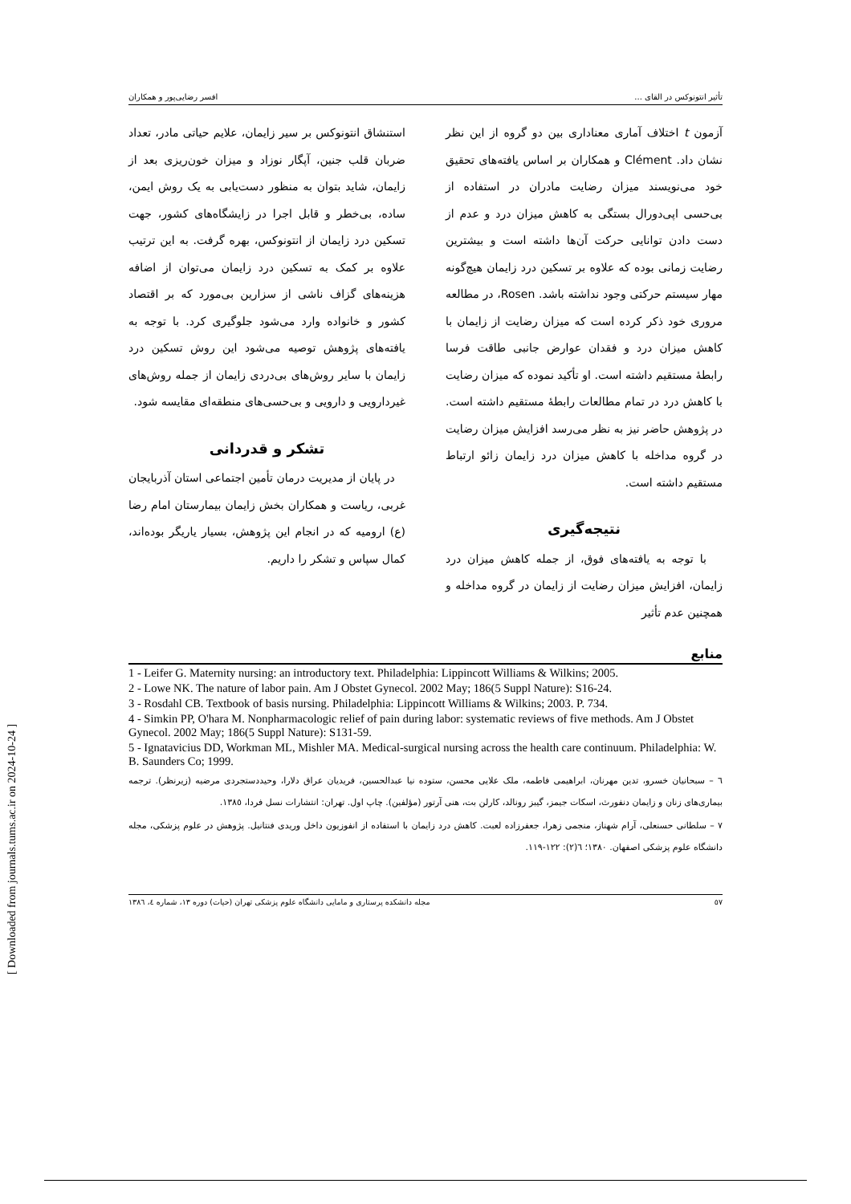تأثیر انتونوکس در القای ... افسر رضایی‌پور و همکاران
آزمون t اختلاف آماری معناداری بین دو گروه از این نظر نشان داد. Clément و همکاران بر اساس یافته‌های تحقیق خود می‌نویسند میزان رضایت مادران در استفاده از بی‌حسی اپی‌دورال بستگی به کاهش میزان درد و عدم از دست دادن توانایی حرکت آن‌ها داشته است و بیشترین رضایت زمانی بوده که علاوه بر تسکین درد زایمان هیچ‌گونه مهار سیستم حرکتی وجود نداشته باشد. Rosen، در مطالعه مروری خود ذکر کرده است که میزان رضایت از زایمان با کاهش میزان درد و فقدان عوارض جانبی طاقت فرسا رابطهٔ مستقیم داشته است. او تأکید نموده که میزان رضایت با کاهش درد در تمام مطالعات رابطهٔ مستقیم داشته است. در پژوهش حاضر نیز به نظر می‌رسد افزایش میزان رضایت در گروه مداخله با کاهش میزان درد زایمان زائو ارتباط مستقیم داشته است.
نتیجه‌گیری
با توجه به یافته‌های فوق، از جمله کاهش میزان درد زایمان، افزایش میزان رضایت از زایمان در گروه مداخله و همچنین عدم تأثیر
استنشاق انتونوکس بر سیر زایمان، علایم حیاتی مادر، تعداد ضربان قلب جنین، آپگار نوزاد و میزان خون‌ریزی بعد از زایمان، شاید بتوان به منظور دست‌یابی به یک روش ایمن، ساده، بی‌خطر و قابل اجرا در زایشگاه‌های کشور، جهت تسکین درد زایمان از انتونوکس، بهره گرفت. به این ترتیب علاوه بر کمک به تسکین درد زایمان می‌توان از اضافه هزینه‌های گزاف ناشی از سزارین بی‌مورد که بر اقتصاد کشور و خانواده وارد می‌شود جلوگیری کرد. با توجه به یافته‌های پژوهش توصیه می‌شود این روش تسکین درد زایمان با سایر روش‌های بی‌دردی زایمان از جمله روش‌های غیردارویی و دارویی و بی‌حسی‌های منطقه‌ای مقایسه شود.
تشکر و قدردانی
در پایان از مدیریت درمان تأمین اجتماعی استان آذربایجان غربی، ریاست و همکاران بخش زایمان بیمارستان امام رضا (ع) ارومیه که در انجام این پژوهش، بسیار یاریگر بوده‌اند، کمال سپاس و تشکر را داریم.
منابع
1 - Leifer G. Maternity nursing: an introductory text. Philadelphia: Lippincott Williams & Wilkins; 2005.
2 - Lowe NK. The nature of labor pain. Am J Obstet Gynecol. 2002 May; 186(5 Suppl Nature): S16-24.
3 - Rosdahl CB. Textbook of basis nursing. Philadelphia: Lippincott Williams & Wilkins; 2003. P. 734.
4 - Simkin PP, O'hara M. Nonpharmacologic relief of pain during labor: systematic reviews of five methods. Am J Obstet Gynecol. 2002 May; 186(5 Suppl Nature): S131-59.
5 - Ignatavicius DD, Workman ML, Mishler MA. Medical-surgical nursing across the health care continuum. Philadelphia: W. B. Saunders Co; 1999.
٦ – سبحانیان خسرو، تدین مهرنان، ابراهیمی فاطمه، ملک علایی محسن، ستوده نیا عبدالحسین، فریدیان عراق دلارا، وحیددستجردی مرضیه (زیرنظر). ترجمه بیماری‌های زنان و زایمان دنفورث، اسکات جیمز، گیبز رونالد، کارلن بت، هنی آرتور (مؤلفین). چاپ اول. تهران: انتشارات نسل فردا، ١٣٨٥.
٧ – سلطانی حسنعلی، آرام شهناز، منجمی زهرا، جعفرزاده لعبت. کاهش درد زایمان با استفاده از انفوزیون داخل وریدی فنتانیل. پژوهش در علوم پزشکی، مجله دانشگاه علوم پزشکی اصفهان. ١٣٨٠؛ ٦(٢): ١٢٢-١١٩.
٥٧ مجله دانشکده پرستاری و مامایی دانشگاه علوم پزشکی تهران (حیات) دوره ١٣، شماره ٤، ١٣٨٦
[ Downloaded from journals.tums.ac.ir on 2024-10-24 ]